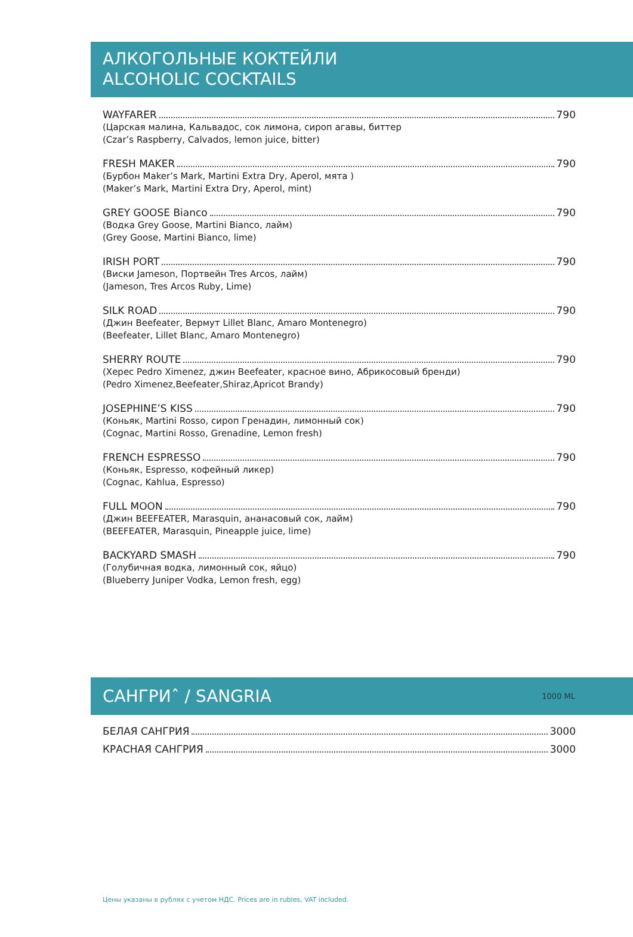АЛКОГОЛЬНЫЕ КОКТЕЙЛИ
ALCOHOLIC COCKTAILS
WAYFARER 790
(Царская малина, Кальвадос, сок лимона, сироп агавы, биттер
(Czar’s Raspberry, Calvados, lemon juice, bitter)
FRESH MAKER 790
(Бурбон Maker’s Mark, Martini Extra Dry, Aperol, мята )
(Maker’s Mark, Martini Extra Dry, Aperol, mint)
GREY GOOSE Bianco 790
(Водка Grey Goose, Martini Bianco, лайм)
(Grey Goose, Martini Bianco, lime)
IRISH PORT 790
(Виски Jameson, Портвейн Tres Arcos, лайм)
(Jameson, Tres Arcos Ruby, Lime)
SILK ROAD 790
(Джин Beefeater, Вермут Lillet Blanc, Amaro Montenegro)
(Beefeater, Lillet Blanc, Amaro Montenegro)
SHERRY ROUTE 790
(Херес Pedro Ximenez, джин Beefeater, красное вино, Абрикосовый бренди)
(Pedro Ximenez,Beefeater,Shiraz,Apricot Brandy)
JOSEPHINE’S KISS 790
(Коньяк, Martini Rosso, сироп Гренадин, лимонный сок)
(Cognac, Martini Rosso, Grenadine, Lemon fresh)
FRENCH ESPRESSO 790
(Коньяк, Espresso, кофейный ликер)
(Cognac, Kahlua, Espresso)
FULL MOON 790
(Джин BEEFEATER, Marasquin, ананасовый сок, лайм)
(BEEFEATER, Marasquin, Pineapple juice, lime)
BACKYARD SMASH 790
(Голубичная водка, лимонный сок, яйцо)
(Blueberry Juniper Vodka, Lemon fresh, egg)
САНГРИˆ / SANGRIA 1000 ML
БЕЛАЯ САНГРИЯ 3000
КРАСНАЯ САНГРИЯ 3000
Цены указаны в рублях с учетом НДС. Prices are in rubles, VAT included.